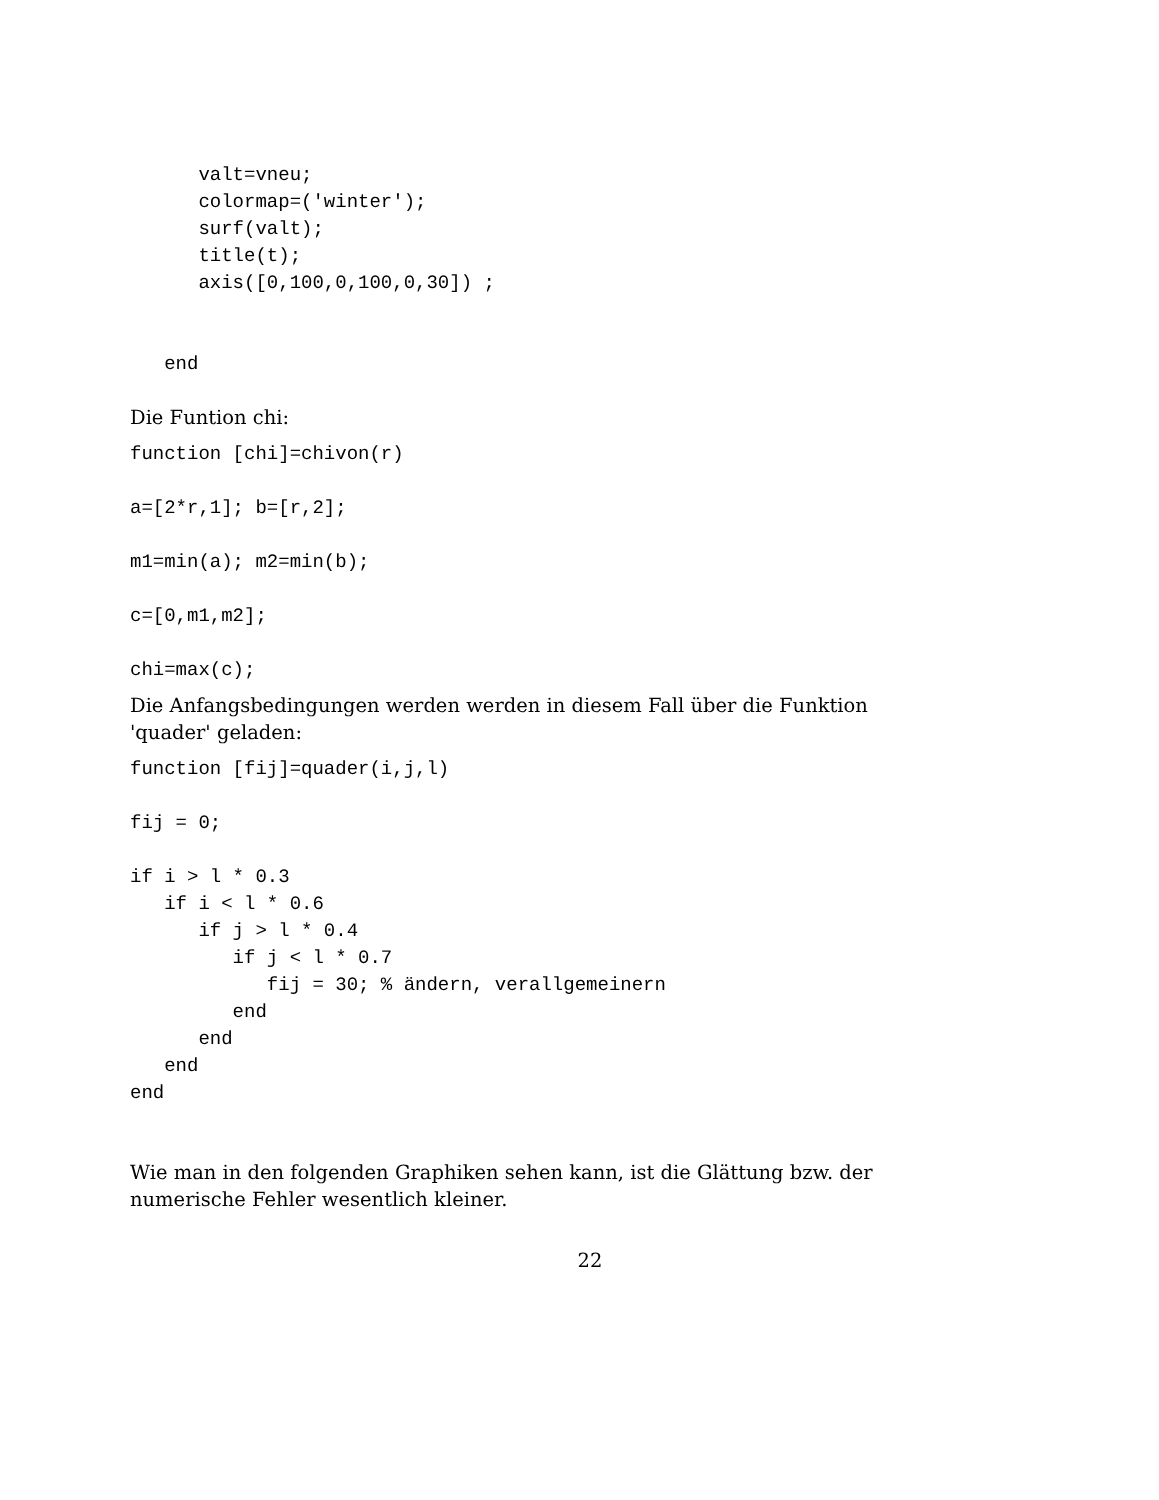valt=vneu;
      colormap=('winter');
      surf(valt);
      title(t);
      axis([0,100,0,100,0,30]) ;


   end
Die Funtion chi:
function [chi]=chivon(r)

a=[2*r,1]; b=[r,2];

m1=min(a); m2=min(b);

c=[0,m1,m2];

chi=max(c);
Die Anfangsbedingungen werden werden in diesem Fall über die Funktion 'quader' geladen:
function [fij]=quader(i,j,l)

fij = 0;

if i > l * 0.3
   if i < l * 0.6
      if j > l * 0.4
         if j < l * 0.7
            fij = 30; % ändern, verallgemeinern
         end
      end
   end
end
Wie man in den folgenden Graphiken sehen kann, ist die Glättung bzw. der numerische Fehler wesentlich kleiner.
22